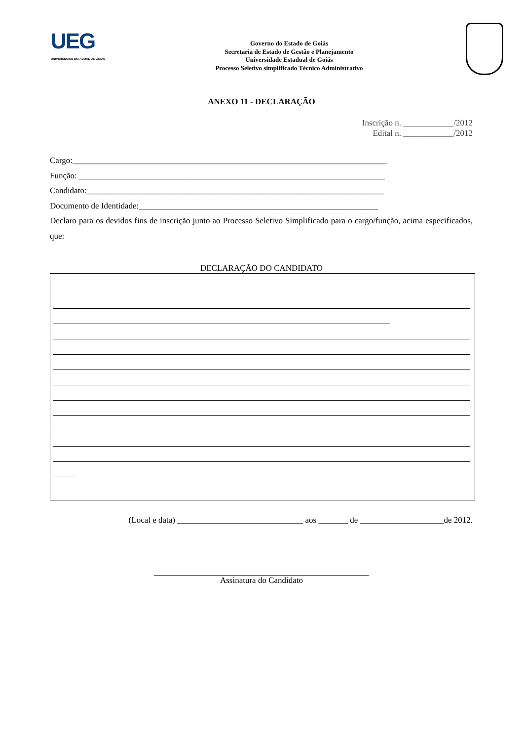UEG
UNIVERSIDADE ESTADUAL DE GOIÁS
Governo do Estado de Goiás
Secretaria de Estado de Gestão e Planejamento
Universidade Estadual de Goiás
Processo Seletivo simplificado Técnico Administrativo
ANEXO 11 - DECLARAÇÃO
Inscrição n. ____________/2012
Edital n. ____________/2012
Cargo:___________________________________________________________________________
Função: _________________________________________________________________________
Candidato:_______________________________________________________________________
Documento de Identidade:_________________________________________________________
Declaro para os devidos fins de inscrição junto ao Processo Seletivo Simplificado para o cargo/função, acima especificados, que:
DECLARAÇÃO DO CANDIDATO
(Local e data) ______________________________ aos _______ de ____________________de 2012.
Assinatura do Candidato